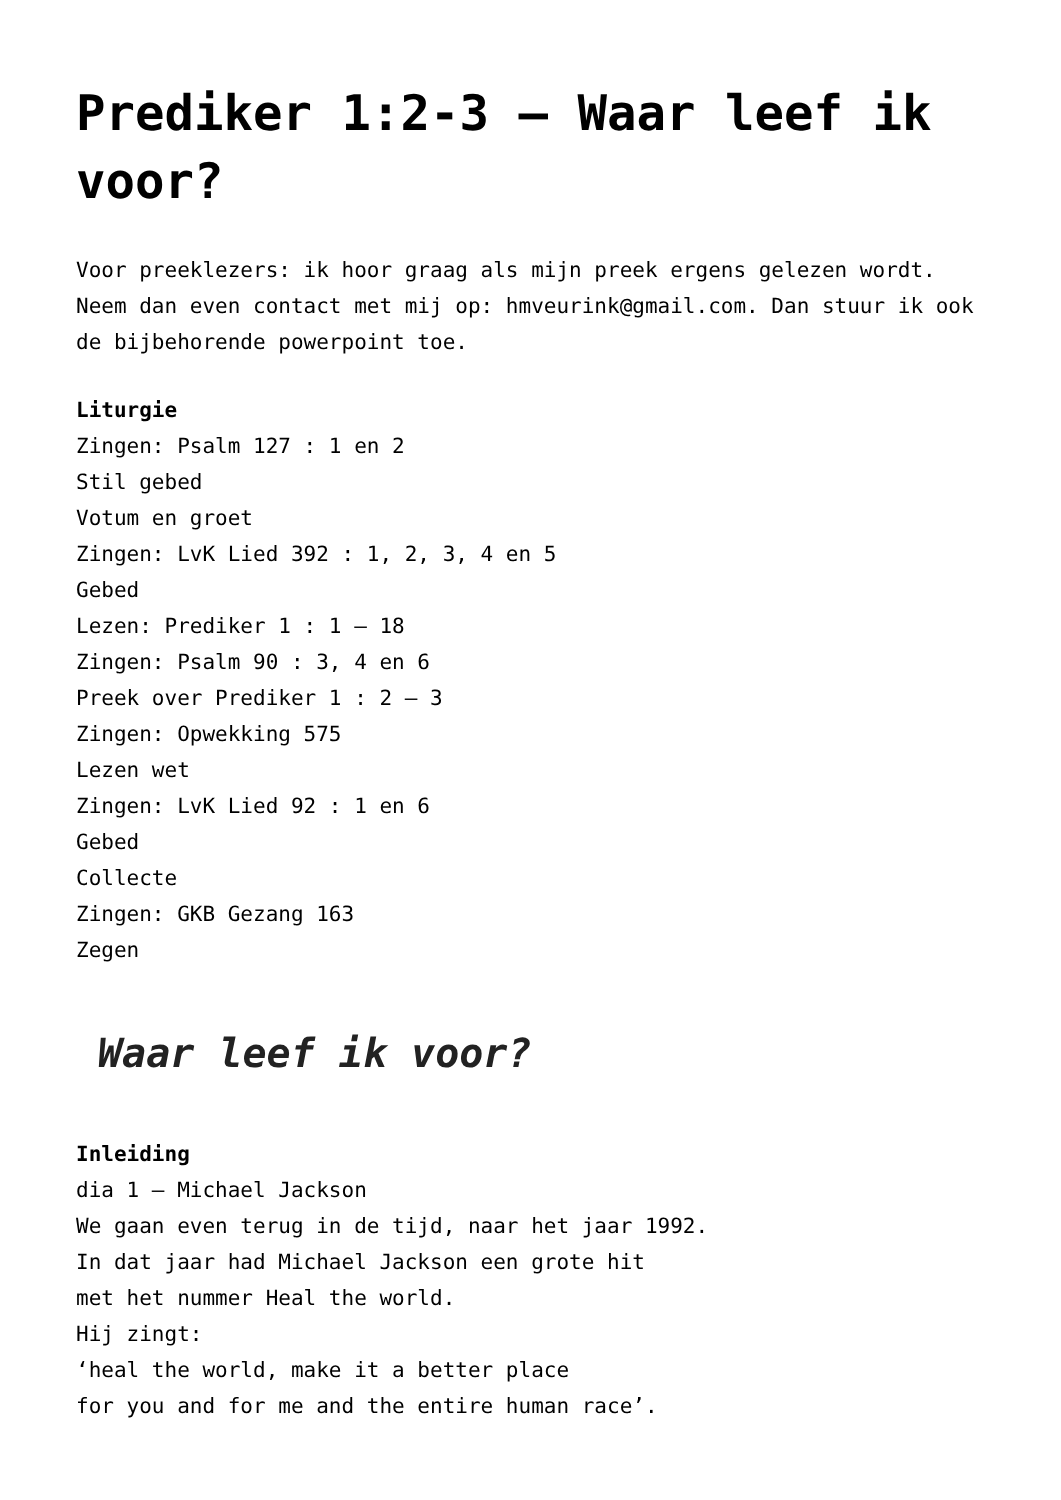Prediker 1:2-3 – Waar leef ik voor?
Voor preeklezers: ik hoor graag als mijn preek ergens gelezen wordt. Neem dan even contact met mij op: hmveurink@gmail.com. Dan stuur ik ook de bijbehorende powerpoint toe.
Liturgie
Zingen: Psalm 127 : 1 en 2
Stil gebed
Votum en groet
Zingen: LvK Lied 392 : 1, 2, 3, 4 en 5
Gebed
Lezen: Prediker 1 : 1 – 18
Zingen: Psalm 90 : 3, 4 en 6
Preek over Prediker 1 : 2 – 3
Zingen: Opwekking 575
Lezen wet
Zingen: LvK Lied 92 : 1 en 6
Gebed
Collecte
Zingen: GKB Gezang 163
Zegen
Waar leef ik voor?
Inleiding
dia 1 – Michael Jackson
We gaan even terug in de tijd, naar het jaar 1992.
In dat jaar had Michael Jackson een grote hit
met het nummer Heal the world.
Hij zingt:
‘heal the world, make it a better place
for you and for me and the entire human race’.